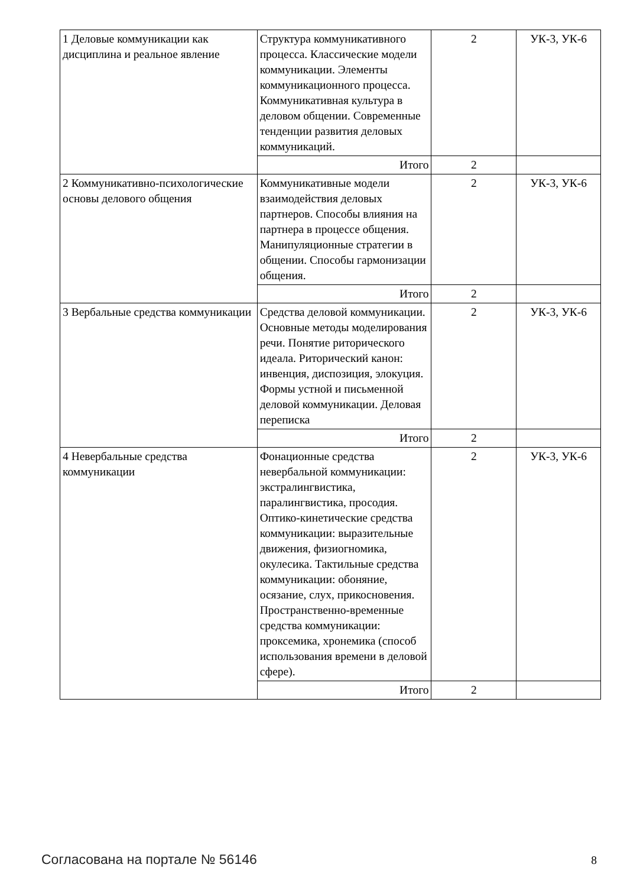| 1 Деловые коммуникации как дисциплина и реальное явление | Структура коммуникативного процесса. Классические модели коммуникации. Элементы коммуникационного процесса. Коммуникативная культура в деловом общении. Современные тенденции развития деловых коммуникаций. | 2 | УК-3, УК-6 |
| | Итого | 2 | |
| 2 Коммуникативно-психологические основы делового общения | Коммуникативные модели взаимодействия деловых партнеров. Способы влияния на партнера в процессе общения. Манипуляционные стратегии в общении. Способы гармонизации общения. | 2 | УК-3, УК-6 |
| | Итого | 2 | |
| 3 Вербальные средства коммуникации | Средства деловой коммуникации. Основные методы моделирования речи. Понятие риторического идеала. Риторический канон: инвенция, диспозиция, элокуция. Формы устной и письменной деловой коммуникации. Деловая переписка | 2 | УК-3, УК-6 |
| | Итого | 2 | |
| 4 Невербальные средства коммуникации | Фонационные средства невербальной коммуникации: экстралингвистика, паралингвистика, просодия. Оптико-кинетические средства коммуникации: выразительные движения, физиогномика, окулесика. Тактильные средства коммуникации: обоняние, осязание, слух, прикосновения. Пространственно-временные средства коммуникации: проксемика, хронемика (способ использования времени в деловой сфере). | 2 | УК-3, УК-6 |
| | Итого | 2 | |
Согласована на портале № 56146 8